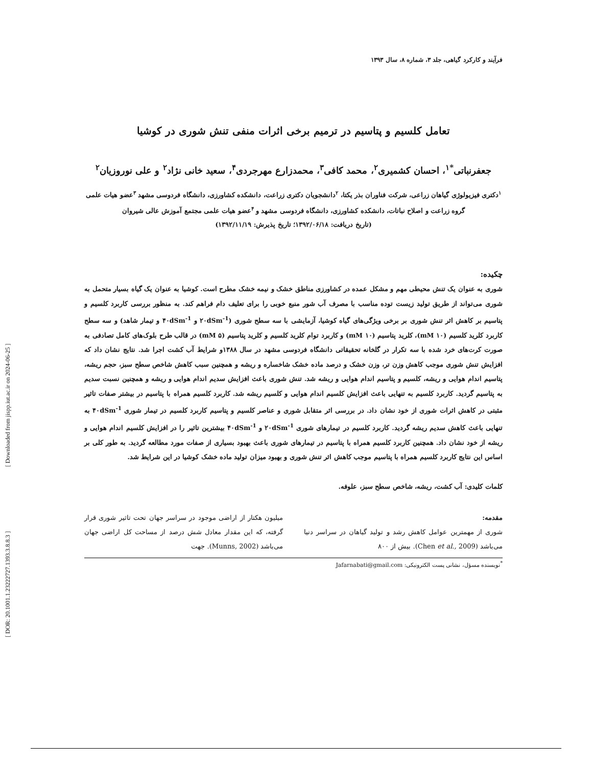[ DOR: 20.1001.1.23222727.1393.3.8.8.3 ] [ Downloaded from jispp.iut.ac.ir on 2024-06-25 ]
فرآیند و کارکرد گیاهی، جلد ۳، شماره ۸، سال ۱۳۹۳
تعامل کلسیم و پتاسیم در ترمیم برخی اثرات منفی تنش شوری در کوشیا
جعفرنباتی<sup>*۱</sup>، احسان کشمیری<sup>۲</sup>، محمد کافی<sup>۳</sup>، محمدزارع مهرجردی<sup>۴</sup>، سعید خانی نژاد<sup>۲</sup> و علی نوروزیان<sup>۲</sup>
<sup>۱</sup> دکتری فیزیولوژی گیاهان زراعی، شرکت فناوران بذر یکتا، <sup>۲</sup>دانشجویان دکتری زراعت، دانشکده کشاورزی، دانشگاه فردوسی مشهد <sup>۳</sup>عضو هیات علمی گروه زراعت و اصلاح نباتات، دانشکده کشاورزی، دانشگاه فردوسی مشهد و <sup>۴</sup>عضو هیات علمی مجتمع آموزش عالی شیروان
(تاریخ دریافت: ۱۳۹۲/۰۶/۱۸؛ تاریخ پذیرش: ۱۳۹۲/۱۱/۱۹)
چکیده:
شوری به عنوان یک تنش محیطی مهم و مشکل عمده در کشاورزی مناطق خشک و نیمه خشک مطرح است. کوشیا به عنوان یک گیاه بسیار متحمل به شوری می‌تواند از طریق تولید زیست توده مناسب با مصرف آب شور منبع خوبی را برای تعلیف دام فراهم کند. به منظور بررسی کاربرد کلسیم و پتاسیم بر کاهش اثر تنش شوری بر برخی ویژگی‌های گیاه کوشیا، آزمایشی با سه سطح شوری (۲۰dSm<sup>-1</sup> و ۴۰dSm<sup>-1</sup> و تیمار شاهد) و سه سطح کاربرد کلرید کلسیم (۱۰ mM)، کلرید پتاسیم (۱۰ mM) و کاربرد توام کلرید کلسیم و کلرید پتاسیم (۵ mM) در قالب طرح بلوک‌های کامل تصادفی به صورت کرت‌های خرد شده با سه تکرار در گلخانه تحقیقاتی دانشگاه فردوسی مشهد در سال ۱۳۸۸و شرایط آب کشت اجرا شد. نتایج نشان داد که افزایش تنش شوری موجب کاهش وزن تر، وزن خشک و درصد ماده خشک شاخساره و ریشه و همچنین سبب کاهش شاخص سطح سبز، حجم ریشه، پتاسیم اندام هوایی و ریشه، کلسیم و پتاسیم اندام هوایی و ریشه شد. تنش شوری باعث افزایش سدیم اندام هوایی و ریشه و همچنین نسبت سدیم به پتاسیم گردید. کاربرد کلسیم به تنهایی باعث افزایش کلسیم اندام هوایی و کلسیم ریشه شد. کاربرد کلسیم همراه با پتاسیم در بیشتر صفات تاثیر مثبتی در کاهش اثرات شوری از خود نشان داد. در بررسی اثر متقابل شوری و عناصر کلسیم و پتاسیم کاربرد کلسیم در تیمار شوری ۴۰dSm<sup>-1</sup> به تنهایی باعث کاهش سدیم ریشه گردید. کاربرد کلسیم در تیمارهای شوری ۲۰dSm<sup>-1</sup> و ۴۰dSm<sup>-1</sup> بیشترین تاثیر را در افزایش کلسیم اندام هوایی و ریشه از خود نشان داد. همچنین کاربرد کلسیم همراه با پتاسیم در تیمارهای شوری باعث بهبود بسیاری از صفات مورد مطالعه گردید. به طور کلی بر اساس این نتایج کاربرد کلسیم همراه با پتاسیم موجب کاهش اثر تنش شوری و بهبود میزان تولید ماده خشک کوشیا در این شرایط شد.
کلمات کلیدی: آب کشت، ریشه، شاخص سطح سبز، علوفه.
مقدمه:
شوری از مهمترین عوامل کاهش رشد و تولید گیاهان در سراسر دنیا می‌باشد (Chen et al., 2009). بیش از ۸۰۰
میلیون هکتار از اراضی موجود در سراسر جهان تحت تاثیر شوری قرار گرفته، که این مقدار معادل شش درصد از مساحت کل اراضی جهان می‌باشد (Munns, 2002). جهت
<sup>*</sup> نویسنده مسؤل، نشانی پست الکترونیکی: Jafarnabati@gmail.com